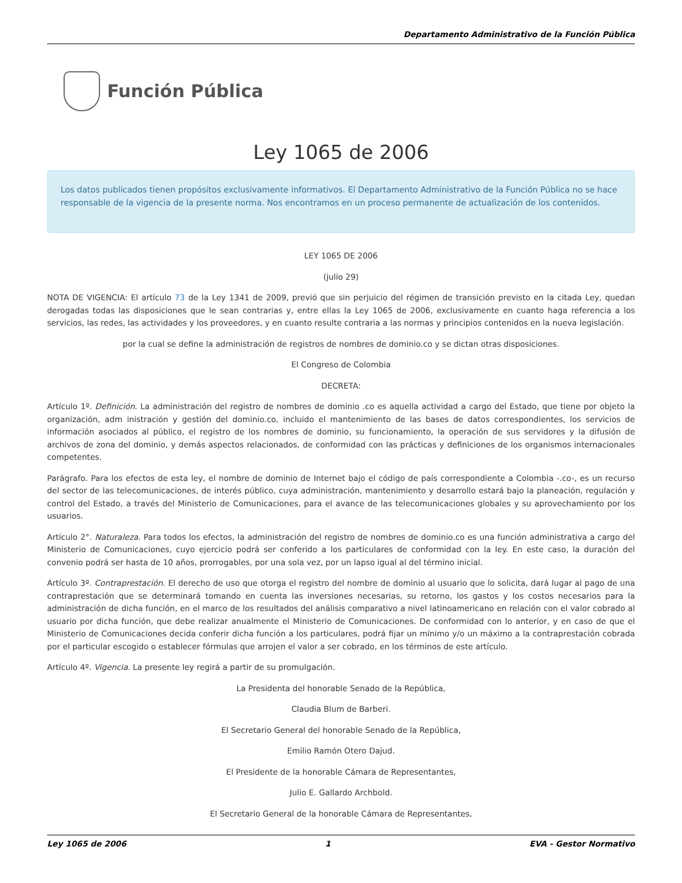Departamento Administrativo de la Función Pública
Función Pública
Ley 1065 de 2006
Los datos publicados tienen propósitos exclusivamente informativos. El Departamento Administrativo de la Función Pública no se hace responsable de la vigencia de la presente norma. Nos encontramos en un proceso permanente de actualización de los contenidos.
LEY 1065 DE 2006
(julio 29)
NOTA DE VIGENCIA: El artículo 73 de la Ley 1341 de 2009, previó que sin perjuicio del régimen de transición previsto en la citada Ley, quedan derogadas todas las disposiciones que le sean contrarias y, entre ellas la Ley 1065 de 2006, exclusivamente en cuanto haga referencia a los servicios, las redes, las actividades y los proveedores, y en cuanto resulte contraria a las normas y principios contenidos en la nueva legislación.
por la cual se define la administración de registros de nombres de dominio.co y se dictan otras disposiciones.
El Congreso de Colombia
DECRETA:
Artículo 1º. Definición. La administración del registro de nombres de dominio .co es aquella actividad a cargo del Estado, que tiene por objeto la organización, adm inistración y gestión del dominio.co, incluido el mantenimiento de las bases de datos correspondientes, los servicios de información asociados al público, el registro de los nombres de dominio, su funcionamiento, la operación de sus servidores y la difusión de archivos de zona del dominio, y demás aspectos relacionados, de conformidad con las prácticas y definiciones de los organismos internacionales competentes.
Parágrafo. Para los efectos de esta ley, el nombre de dominio de Internet bajo el código de país correspondiente a Colombia -.co-, es un recurso del sector de las telecomunicaciones, de interés público, cuya administración, mantenimiento y desarrollo estará bajo la planeación, regulación y control del Estado, a través del Ministerio de Comunicaciones, para el avance de las telecomunicaciones globales y su aprovechamiento por los usuarios.
Artículo 2°. Naturaleza. Para todos los efectos, la administración del registro de nombres de dominio.co es una función administrativa a cargo del Ministerio de Comunicaciones, cuyo ejercicio podrá ser conferido a los particulares de conformidad con la ley. En este caso, la duración del convenio podrá ser hasta de 10 años, prorrogables, por una sola vez, por un lapso igual al del término inicial.
Artículo 3º. Contraprestación. El derecho de uso que otorga el registro del nombre de dominio al usuario que lo solicita, dará lugar al pago de una contraprestación que se determinará tomando en cuenta las inversiones necesarias, su retorno, los gastos y los costos necesarios para la administración de dicha función, en el marco de los resultados del análisis comparativo a nivel latinoamericano en relación con el valor cobrado al usuario por dicha función, que debe realizar anualmente el Ministerio de Comunicaciones. De conformidad con lo anterior, y en caso de que el Ministerio de Comunicaciones decida conferir dicha función a los particulares, podrá fijar un mínimo y/o un máximo a la contraprestación cobrada por el particular escogido o establecer fórmulas que arrojen el valor a ser cobrado, en los términos de este artículo.
Artículo 4º. Vigencia. La presente ley regirá a partir de su promulgación.
La Presidenta del honorable Senado de la República,
Claudia Blum de Barberi.
El Secretario General del honorable Senado de la República,
Emilio Ramón Otero Dajud.
El Presidente de la honorable Cámara de Representantes,
Julio E. Gallardo Archbold.
El Secretario General de la honorable Cámara de Representantes,
Ley 1065 de 2006 1 EVA - Gestor Normativo